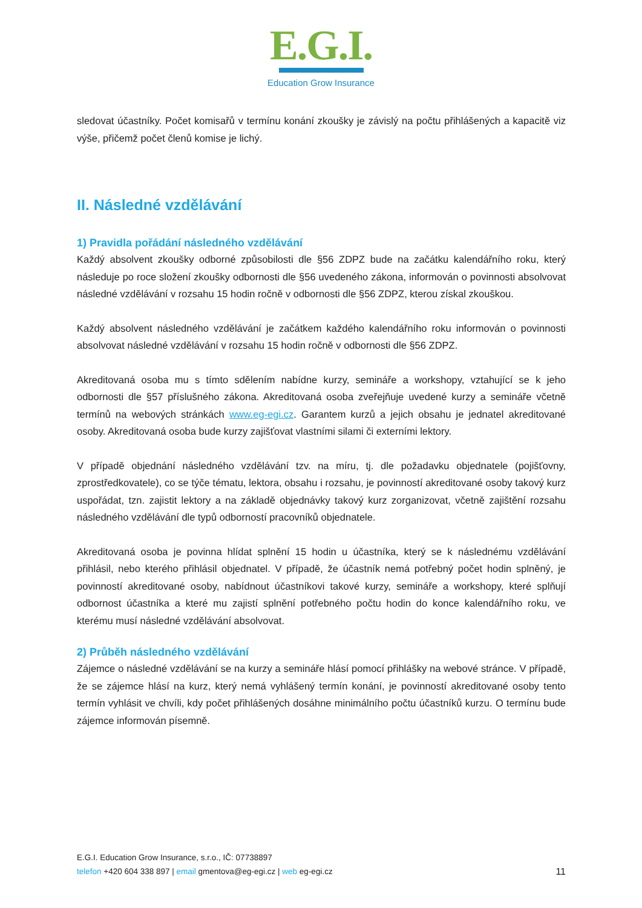E.G.I.
Education Grow Insurance
sledovat účastníky. Počet komisařů v termínu konání zkoušky je závislý na počtu přihlášených a kapacitě viz výše, přičemž počet členů komise je lichý.
II. Následné vzdělávání
1) Pravidla pořádání následného vzdělávání
Každý absolvent zkoušky odborné způsobilosti dle §56 ZDPZ bude na začátku kalendářního roku, který následuje po roce složení zkoušky odbornosti dle §56 uvedeného zákona, informován o povinnosti absolvovat následné vzdělávání v rozsahu 15 hodin ročně v odbornosti dle §56 ZDPZ, kterou získal zkouškou.
Každý absolvent následného vzdělávání je začátkem každého kalendářního roku informován o povinnosti absolvovat následné vzdělávání v rozsahu 15 hodin ročně v odbornosti dle §56 ZDPZ.
Akreditovaná osoba mu s tímto sdělením nabídne kurzy, semináře a workshopy, vztahující se k jeho odbornosti dle §57 příslušného zákona. Akreditovaná osoba zveřejňuje uvedené kurzy a semináře včetně termínů na webových stránkách www.eg-egi.cz. Garantem kurzů a jejich obsahu je jednatel akreditované osoby. Akreditovaná osoba bude kurzy zajišťovat vlastními silami či externími lektory.
V případě objednání následného vzdělávání tzv. na míru, tj. dle požadavku objednatele (pojišťovny, zprostředkovatele), co se týče tématu, lektora, obsahu i rozsahu, je povinností akreditované osoby takový kurz uspořádat, tzn. zajistit lektory a na základě objednávky takový kurz zorganizovat, včetně zajištění rozsahu následného vzdělávání dle typů odborností pracovníků objednatele.
Akreditovaná osoba je povinna hlídat splnění 15 hodin u účastníka, který se k následnému vzdělávání přihlásil, nebo kterého přihlásil objednatel. V případě, že účastník nemá potřebný počet hodin splněný, je povinností akreditované osoby, nabídnout účastníkovi takové kurzy, semináře a workshopy, které splňují odbornost účastníka a které mu zajistí splnění potřebného počtu hodin do konce kalendářního roku, ve kterému musí následné vzdělávání absolvovat.
2) Průběh následného vzdělávání
Zájemce o následné vzdělávání se na kurzy a semináře hlásí pomocí přihlášky na webové stránce. V případě, že se zájemce hlásí na kurz, který nemá vyhlášený termín konání, je povinností akreditované osoby tento termín vyhlásit ve chvíli, kdy počet přihlášených dosáhne minimálního počtu účastníků kurzu. O termínu bude zájemce informován písemně.
E.G.I. Education Grow Insurance, s.r.o., IČ: 07738897
11 telefon +420 604 338 897 | email gmentova@eg-egi.cz | web eg-egi.cz